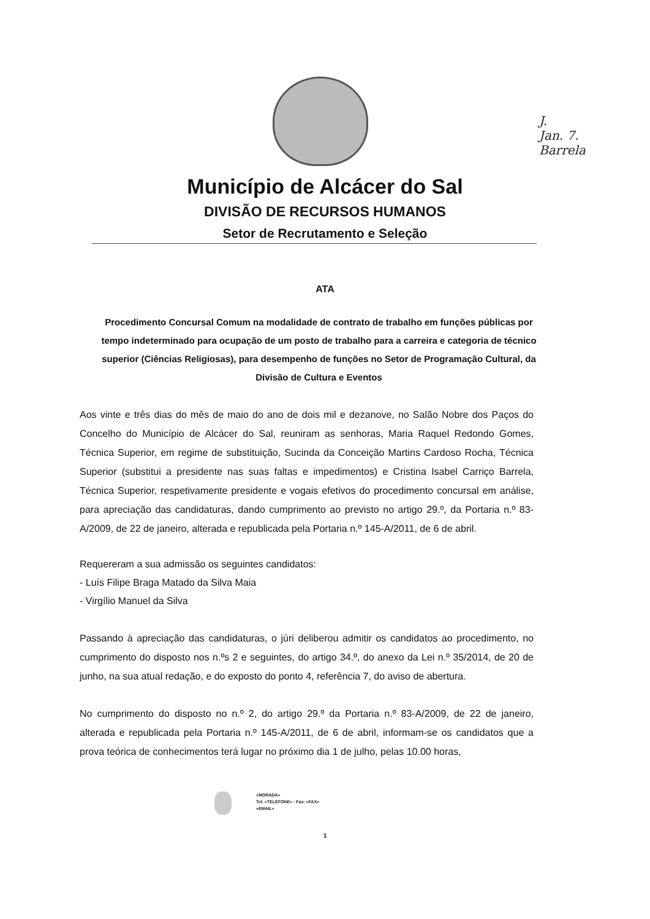J.
Jan. 7.
Barrela
Município de Alcácer do Sal
DIVISÃO DE RECURSOS HUMANOS
Setor de Recrutamento e Seleção
ATA
Procedimento Concursal Comum na modalidade de contrato de trabalho em funções públicas por tempo indeterminado para ocupação de um posto de trabalho para a carreira e categoria de técnico superior (Ciências Religiosas), para desempenho de funções no Setor de Programação Cultural, da Divisão de Cultura e Eventos
Aos vinte e três dias do mês de maio do ano de dois mil e dezanove, no Salão Nobre dos Paços do Concelho do Município de Alcácer do Sal, reuniram as senhoras, Maria Raquel Redondo Gomes, Técnica Superior, em regime de substituição, Sucinda da Conceição Martins Cardoso Rocha, Técnica Superior (substitui a presidente nas suas faltas e impedimentos) e Cristina Isabel Carriço Barrela, Técnica Superior, respetivamente presidente e vogais efetivos do procedimento concursal em análise, para apreciação das candidaturas, dando cumprimento ao previsto no artigo 29.º, da Portaria n.º 83-A/2009, de 22 de janeiro, alterada e republicada pela Portaria n.º 145-A/2011, de 6 de abril.
Requereram a sua admissão os seguintes candidatos:
- Luís Filipe Braga Matado da Silva Maia
- Virgílio Manuel da Silva
Passando à apreciação das candidaturas, o júri deliberou admitir os candidatos ao procedimento, no cumprimento do disposto nos n.ºs 2 e seguintes, do artigo 34.º, do anexo da Lei n.º 35/2014, de 20 de junho, na sua atual redação, e do exposto do ponto 4, referência 7, do aviso de abertura.
No cumprimento do disposto no n.º 2, do artigo 29.º da Portaria n.º 83-A/2009, de 22 de janeiro, alterada e republicada pela Portaria n.º 145-A/2011, de 6 de abril, informam-se os candidatos que a prova teórica de conhecimentos terá lugar no próximo dia 1 de julho, pelas 10.00 horas,
«MORADA»
Tel: «TELEFONE» - Fax: «FAX»
«EMAIL»
1